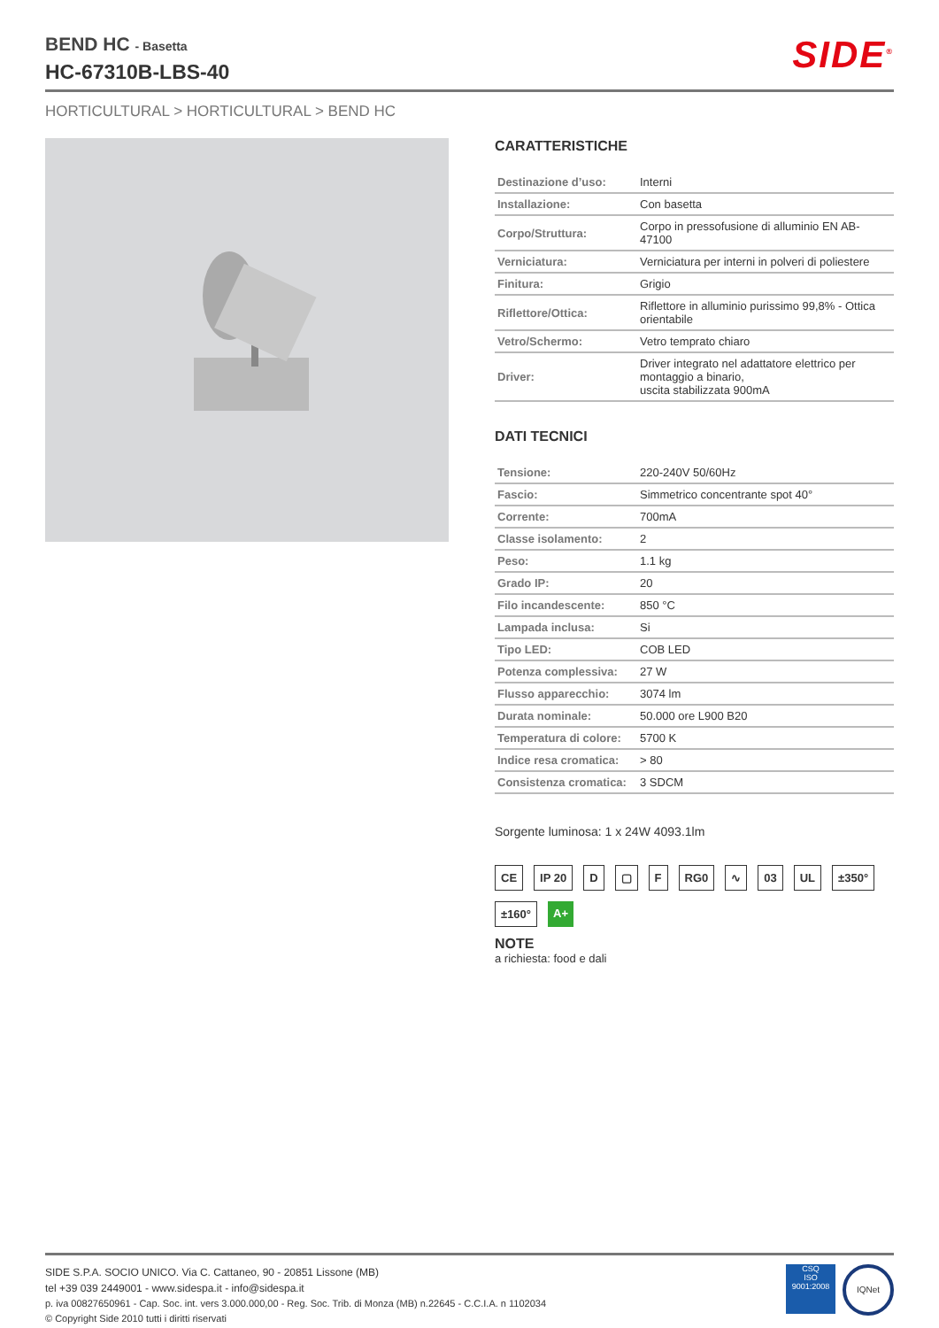BEND HC - Basetta
HC-67310B-LBS-40
SIDE<sup>®</sup>
HORTICULTURAL > HORTICULTURAL > BEND HC
CARATTERISTICHE
| Destinazione d’uso: | Interni |
| Installazione: | Con basetta |
| Corpo/Struttura: | Corpo in pressofusione di alluminio EN AB-47100 |
| Verniciatura: | Verniciatura per interni in polveri di poliestere |
| Finitura: | Grigio |
| Riflettore/Ottica: | Riflettore in alluminio purissimo 99,8% - Ottica orientabile |
| Vetro/Schermo: | Vetro temprato chiaro |
| Driver: | Driver integrato nel adattatore elettrico per montaggio a binario, uscita stabilizzata 900mA |
DATI TECNICI
| Tensione: | 220-240V 50/60Hz |
| Fascio: | Simmetrico concentrante spot 40° |
| Corrente: | 700mA |
| Classe isolamento: | 2 |
| Peso: | 1.1 kg |
| Grado IP: | 20 |
| Filo incandescente: | 850 °C |
| Lampada inclusa: | Si |
| Tipo LED: | COB LED |
| Potenza complessiva: | 27 W |
| Flusso apparecchio: | 3074 lm |
| Durata nominale: | 50.000 ore L900 B20 |
| Temperatura di colore: | 5700 K |
| Indice resa cromatica: | > 80 |
| Consistenza cromatica: | 3 SDCM |
Sorgente luminosa: 1 x 24W 4093.1lm
CE IP 20 D ▢ F RG0 ∿ 03 UL ±350° ±160° A+
NOTE
a richiesta: food e dali
SIDE S.P.A. SOCIO UNICO. Via C. Cattaneo, 90 - 20851 Lissone (MB)
tel +39 039 2449001 - www.sidespa.it - info@sidespa.it
p. iva 00827650961 - Cap. Soc. int. vers 3.000.000,00 - Reg. Soc. Trib. di Monza (MB) n.22645 - C.C.I.A. n 1102034
© Copyright Side 2010 tutti i diritti riservati
CSQ
ISO 9001:2008
IQNet